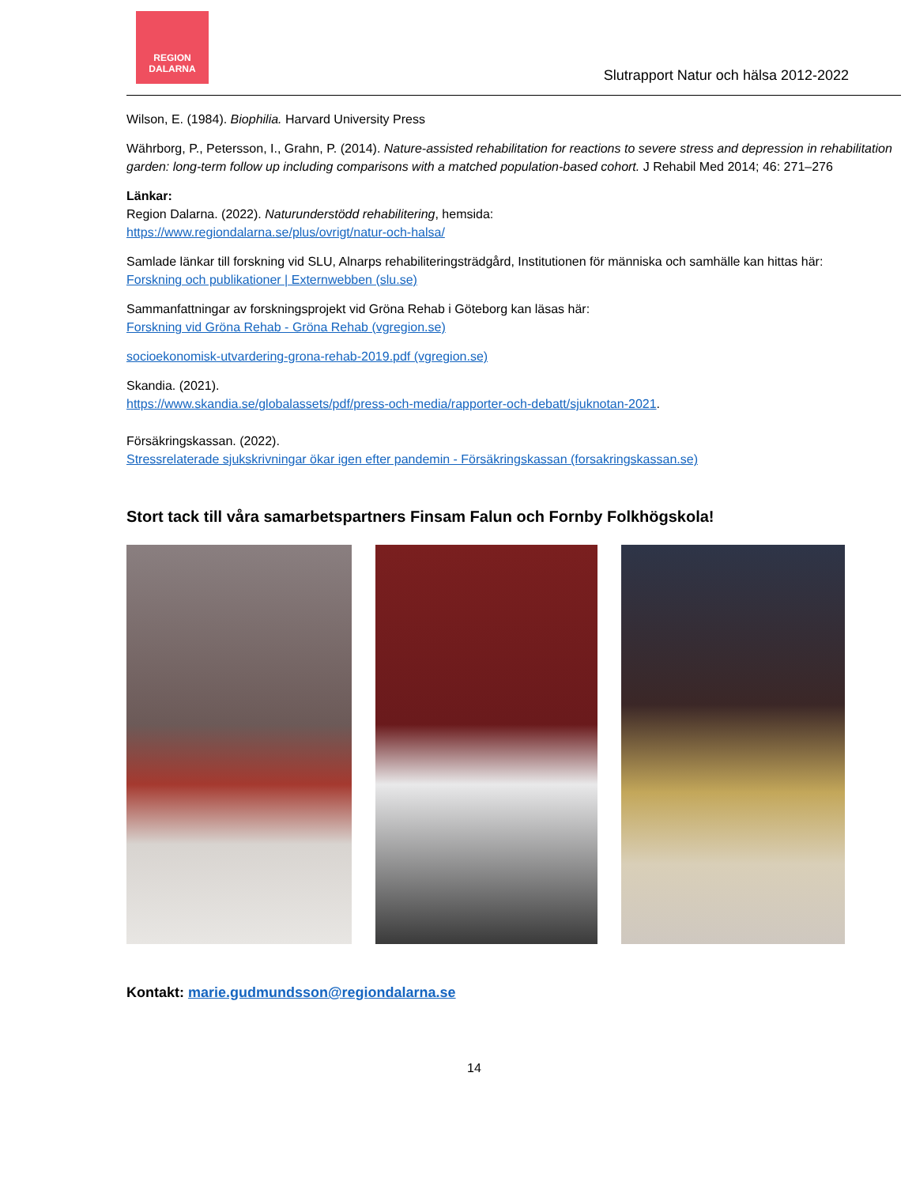REGION
DALARNA
Slutrapport Natur och hälsa 2012-2022
Wilson, E. (1984). Biophilia. Harvard University Press
Währborg, P., Petersson, I., Grahn, P. (2014). Nature-assisted rehabilitation for reactions to severe stress and depression in rehabilitation garden: long-term follow up including comparisons with a matched population-based cohort. J Rehabil Med 2014; 46: 271–276
Länkar:
Region Dalarna. (2022). Naturunderstödd rehabilitering, hemsida:
https://www.regiondalarna.se/plus/ovrigt/natur-och-halsa/
Samlade länkar till forskning vid SLU, Alnarps rehabiliteringsträdgård, Institutionen för människa och samhälle kan hittas här:
Forskning och publikationer | Externwebben (slu.se)
Sammanfattningar av forskningsprojekt vid Gröna Rehab i Göteborg kan läsas här:
Forskning vid Gröna Rehab - Gröna Rehab (vgregion.se)
socioekonomisk-utvardering-grona-rehab-2019.pdf (vgregion.se)
Skandia. (2021).
https://www.skandia.se/globalassets/pdf/press-och-media/rapporter-och-debatt/sjuknotan-2021.
Försäkringskassan. (2022).
Stressrelaterade sjukskrivningar ökar igen efter pandemin - Försäkringskassan (forsakringskassan.se)
Stort tack till våra samarbetspartners Finsam Falun och Fornby Folkhögskola!
Kontakt: marie.gudmundsson@regiondalarna.se
14